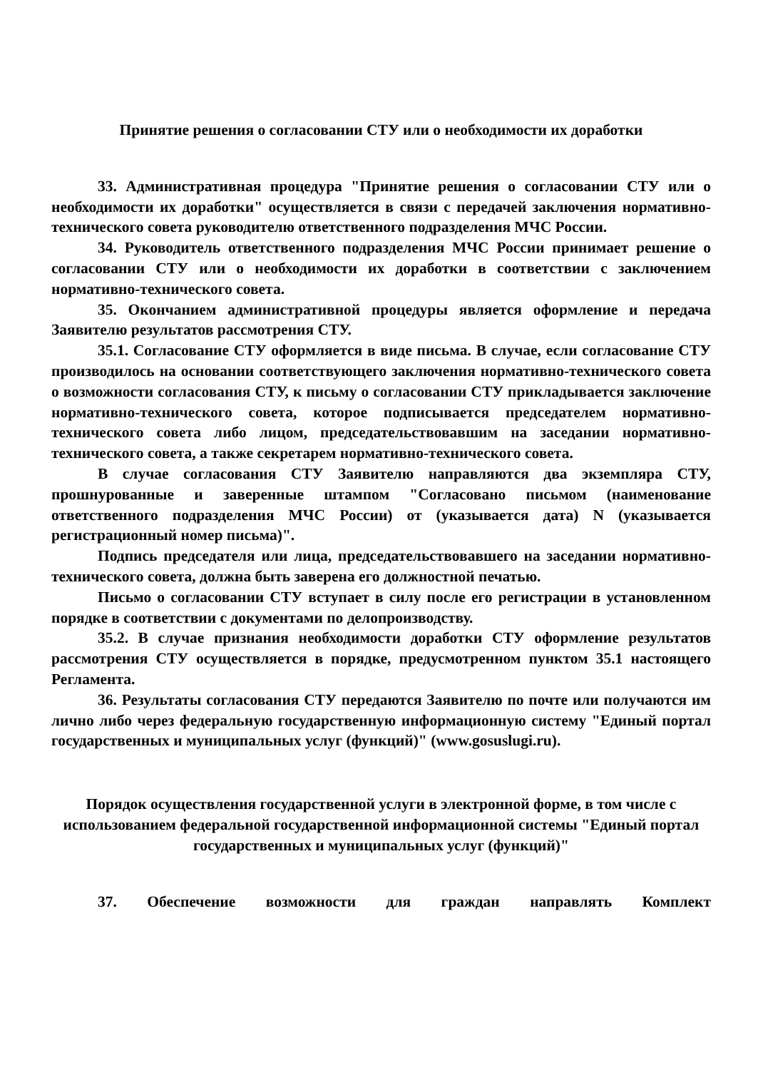Принятие решения о согласовании СТУ или о необходимости их доработки
33. Административная процедура "Принятие решения о согласовании СТУ или о необходимости их доработки" осуществляется в связи с передачей заключения нормативно-технического совета руководителю ответственного подразделения МЧС России.
34. Руководитель ответственного подразделения МЧС России принимает решение о согласовании СТУ или о необходимости их доработки в соответствии с заключением нормативно-технического совета.
35. Окончанием административной процедуры является оформление и передача Заявителю результатов рассмотрения СТУ.
35.1. Согласование СТУ оформляется в виде письма. В случае, если согласование СТУ производилось на основании соответствующего заключения нормативно-технического совета о возможности согласования СТУ, к письму о согласовании СТУ прикладывается заключение нормативно-технического совета, которое подписывается председателем нормативно-технического совета либо лицом, председательствовавшим на заседании нормативно-технического совета, а также секретарем нормативно-технического совета.
В случае согласования СТУ Заявителю направляются два экземпляра СТУ, прошнурованные и заверенные штампом "Согласовано письмом (наименование ответственного подразделения МЧС России) от (указывается дата) N (указывается регистрационный номер письма)".
Подпись председателя или лица, председательствовавшего на заседании нормативно-технического совета, должна быть заверена его должностной печатью.
Письмо о согласовании СТУ вступает в силу после его регистрации в установленном порядке в соответствии с документами по делопроизводству.
35.2. В случае признания необходимости доработки СТУ оформление результатов рассмотрения СТУ осуществляется в порядке, предусмотренном пунктом 35.1 настоящего Регламента.
36. Результаты согласования СТУ передаются Заявителю по почте или получаются им лично либо через федеральную государственную информационную систему "Единый портал государственных и муниципальных услуг (функций)" (www.gosuslugi.ru).
Порядок осуществления государственной услуги в электронной форме, в том числе с использованием федеральной государственной информационной системы "Единый портал государственных и муниципальных услуг (функций)"
37. Обеспечение возможности для граждан направлять Комплект